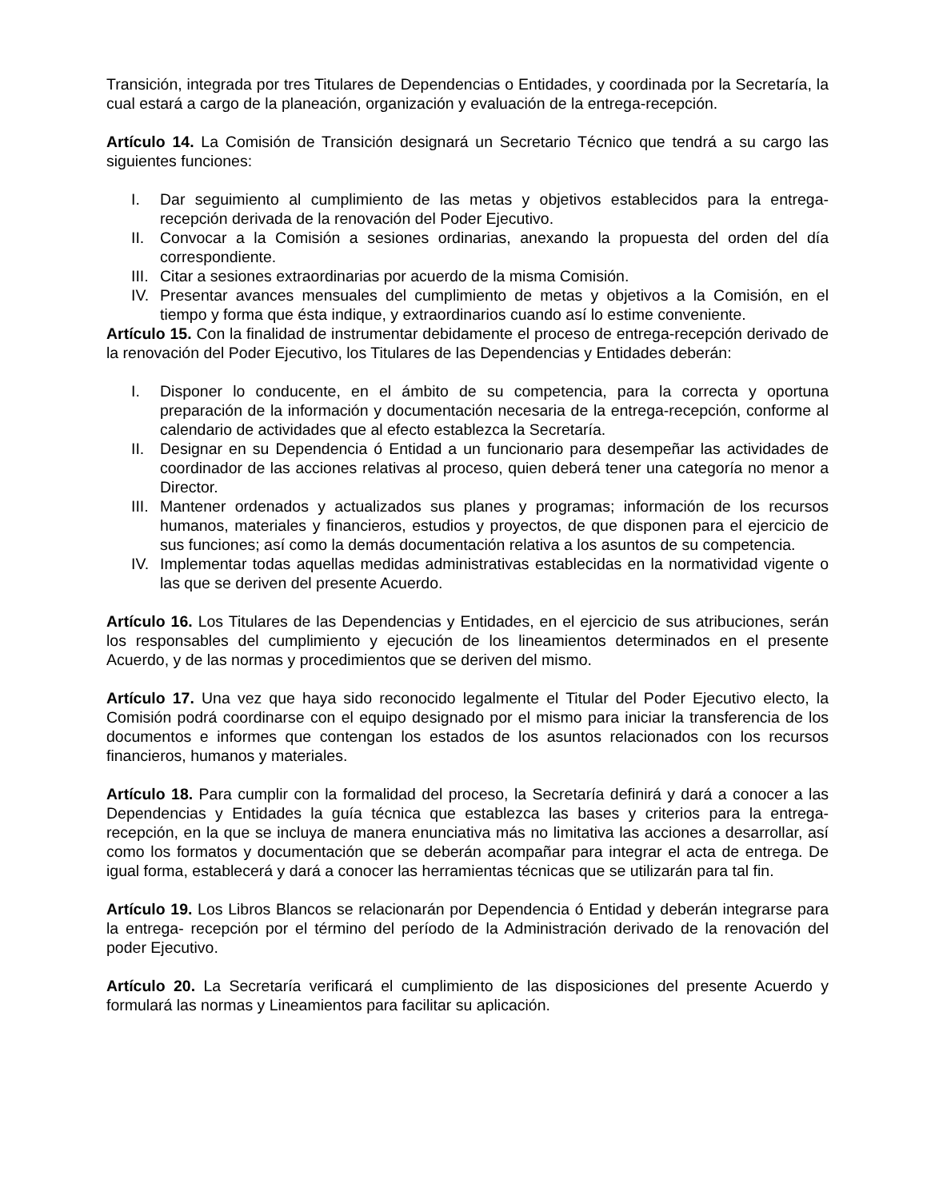Transición, integrada por tres Titulares de Dependencias o Entidades, y coordinada por la Secretaría, la cual estará a cargo de la planeación, organización y evaluación de la entrega-recepción.
Artículo 14. La Comisión de Transición designará un Secretario Técnico que tendrá a su cargo las siguientes funciones:
I. Dar seguimiento al cumplimiento de las metas y objetivos establecidos para la entrega-recepción derivada de la renovación del Poder Ejecutivo.
II. Convocar a la Comisión a sesiones ordinarias, anexando la propuesta del orden del día correspondiente.
III. Citar a sesiones extraordinarias por acuerdo de la misma Comisión.
IV. Presentar avances mensuales del cumplimiento de metas y objetivos a la Comisión, en el tiempo y forma que ésta indique, y extraordinarios cuando así lo estime conveniente.
Artículo 15. Con la finalidad de instrumentar debidamente el proceso de entrega-recepción derivado de la renovación del Poder Ejecutivo, los Titulares de las Dependencias y Entidades deberán:
I. Disponer lo conducente, en el ámbito de su competencia, para la correcta y oportuna preparación de la información y documentación necesaria de la entrega-recepción, conforme al calendario de actividades que al efecto establezca la Secretaría.
II. Designar en su Dependencia ó Entidad a un funcionario para desempeñar las actividades de coordinador de las acciones relativas al proceso, quien deberá tener una categoría no menor a Director.
III. Mantener ordenados y actualizados sus planes y programas; información de los recursos humanos, materiales y financieros, estudios y proyectos, de que disponen para el ejercicio de sus funciones; así como la demás documentación relativa a los asuntos de su competencia.
IV. Implementar todas aquellas medidas administrativas establecidas en la normatividad vigente o las que se deriven del presente Acuerdo.
Artículo 16. Los Titulares de las Dependencias y Entidades, en el ejercicio de sus atribuciones, serán los responsables del cumplimiento y ejecución de los lineamientos determinados en el presente Acuerdo, y de las normas y procedimientos que se deriven del mismo.
Artículo 17. Una vez que haya sido reconocido legalmente el Titular del Poder Ejecutivo electo, la Comisión podrá coordinarse con el equipo designado por el mismo para iniciar la transferencia de los documentos e informes que contengan los estados de los asuntos relacionados con los recursos financieros, humanos y materiales.
Artículo 18. Para cumplir con la formalidad del proceso, la Secretaría definirá y dará a conocer a las Dependencias y Entidades la guía técnica que establezca las bases y criterios para la entrega-recepción, en la que se incluya de manera enunciativa más no limitativa las acciones a desarrollar, así como los formatos y documentación que se deberán acompañar para integrar el acta de entrega. De igual forma, establecerá y dará a conocer las herramientas técnicas que se utilizarán para tal fin.
Artículo 19. Los Libros Blancos se relacionarán por Dependencia ó Entidad y deberán integrarse para la entrega- recepción por el término del período de la Administración derivado de la renovación del poder Ejecutivo.
Artículo 20. La Secretaría verificará el cumplimiento de las disposiciones del presente Acuerdo y formulará las normas y Lineamientos para facilitar su aplicación.